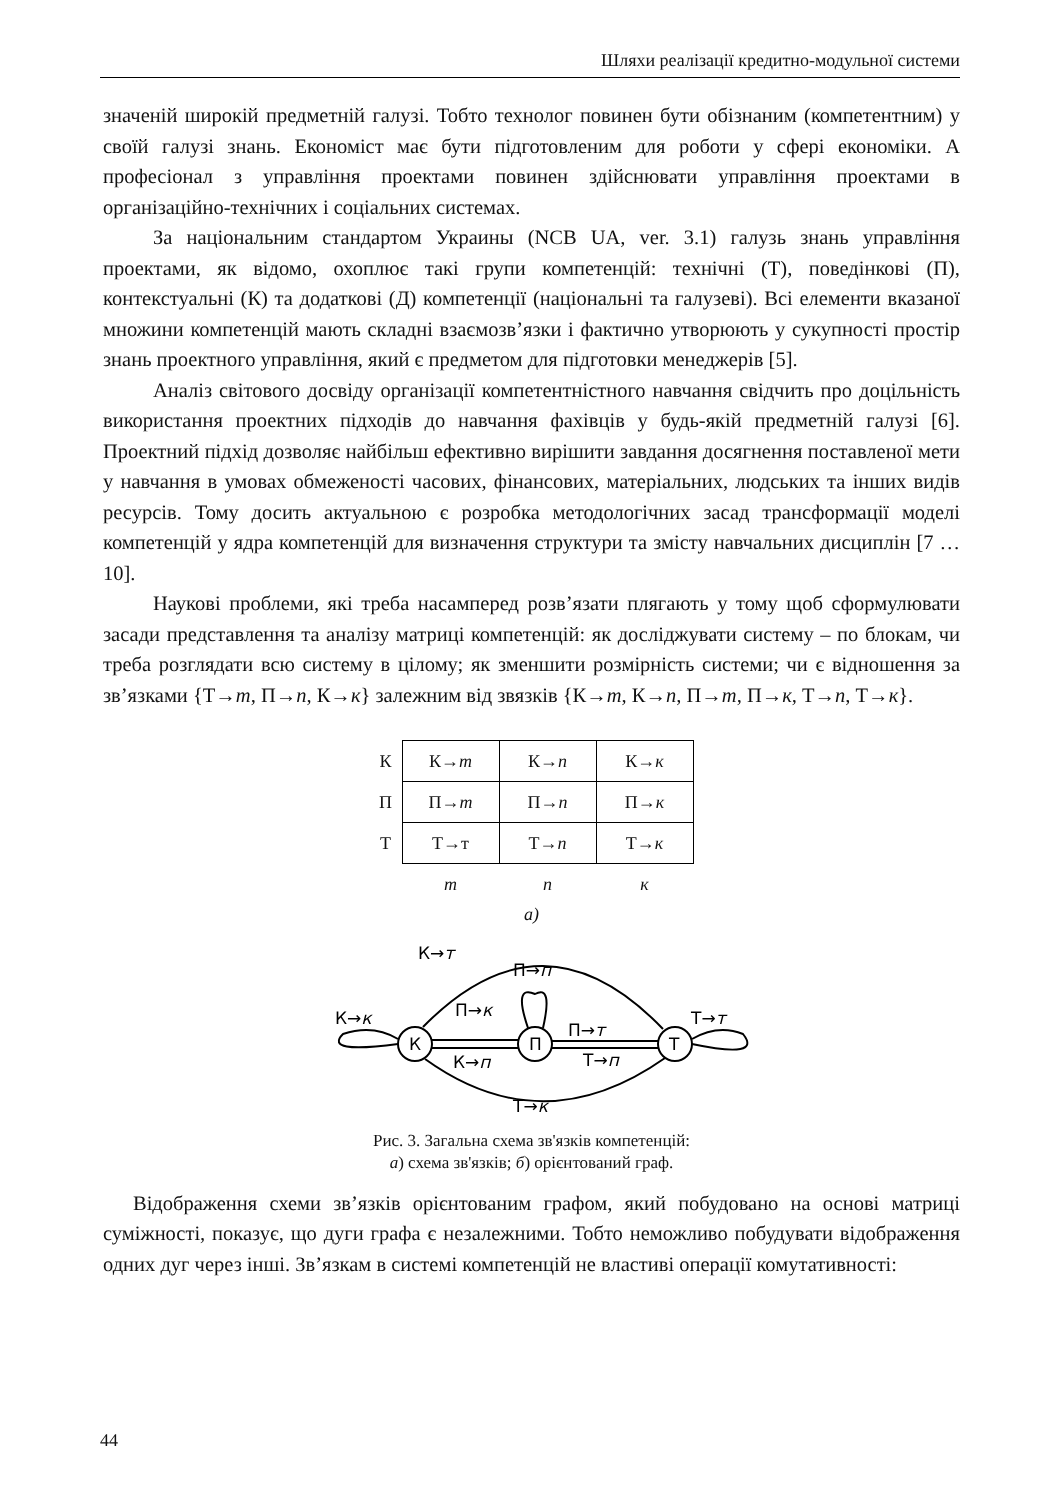Шляхи реалізації кредитно-модульної системи
значеній широкій предметній галузі. Тобто технолог повинен бути обізнаним (компетентним) у своїй галузі знань. Економіст має бути підготовленим для роботи у сфері економіки. А професіонал з управління проектами повинен здійснювати управління проектами в організаційно-технічних і соціальних системах.
За національним стандартом Украины (NCB UA, ver. 3.1) галузь знань управління проектами, як відомо, охоплює такі групи компетенцій: технічні (Т), поведінкові (П), контекстуальні (К) та додаткові (Д) компетенції (національні та галузеві). Всі елементи вказаної множини компетенцій мають складні взаємозв’язки і фактично утворюють у сукупності простір знань проектного управління, який є предметом для підготовки менеджерів [5].
Аналіз світового досвіду організації компетентністного навчання свідчить про доцільність використання проектних підходів до навчання фахівців у будь-якій предметній галузі [6]. Проектний підхід дозволяє найбільш ефективно вирішити завдання досягнення поставленої мети у навчання в умовах обмеженості часових, фінансових, матеріальних, людських та інших видів ресурсів. Тому досить актуальною є розробка методологічних засад трансформації моделі компетенцій у ядра компетенцій для визначення структури та змісту навчальних дисциплін [7 … 10].
Наукові проблеми, які треба насамперед розв’язати плягають у тому щоб сформулювати засади представлення та аналізу матриці компетенцій: як досліджувати систему – по блокам, чи треба розглядати всю систему в цілому; як зменшити розмірність системи; чи є відношення за зв’язками {Т→т, П→п, К→к} залежним від звязків {К→т, К→п, П→т, П→к, Т→п, Т→к}.
| К | К→ т | К→ п | К→ к |
| П | П→ т | П→ п | П→ к |
| Т | Т→т | Т→ п | Т→ к |
| | т | п | к |
а)
К
П
Т
К→т
П→п
П→к
К→к
П→т
Т→т
К→п
Т→п
Т→к
Рис. 3. Загальна схема зв'язків компетенцій:
а) схема зв'язків; б) орієнтований граф.
Відображення схеми зв’язків орієнтованим графом, який побудовано на основі матриці суміжності, показує, що дуги графа є незалежними. Тобто неможливо побудувати відображення одних дуг через інші. Зв’язкам в системі компетенцій не властиві операції комутативності:
44